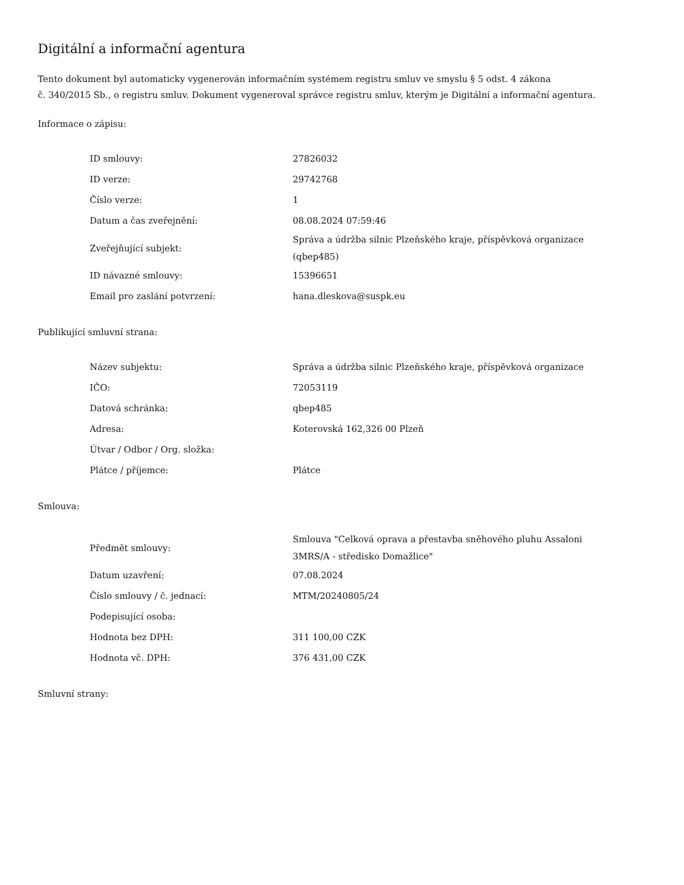Digitální a informační agentura
Tento dokument byl automaticky vygenerován informačním systémem registru smluv ve smyslu § 5 odst. 4 zákona
č. 340/2015 Sb., o registru smluv. Dokument vygeneroval správce registru smluv, kterým je Digitální a informační agentura.
Informace o zápisu:
| ID smlouvy: | 27826032 |
| ID verze: | 29742768 |
| Číslo verze: | 1 |
| Datum a čas zveřejnění: | 08.08.2024 07:59:46 |
| Zveřejňující subjekt: | Správa a údržba silnic Plzeňského kraje, příspěvková organizace (qbep485) |
| ID návazné smlouvy: | 15396651 |
| Email pro zaslání potvrzení: | hana.dleskova@suspk.eu |
Publikující smluvní strana:
| Název subjektu: | Správa a údržba silnic Plzeňského kraje, příspěvková organizace |
| IČO: | 72053119 |
| Datová schránka: | qbep485 |
| Adresa: | Koterovská 162,326 00 Plzeň |
| Útvar / Odbor / Org. složka: | |
| Plátce / příjemce: | Plátce |
Smlouva:
| Předmět smlouvy: | Smlouva "Celková oprava a přestavba sněhového pluhu Assaloni 3MRS/A - středisko Domažlice" |
| Datum uzavření: | 07.08.2024 |
| Číslo smlouvy / č. jednací: | MTM/20240805/24 |
| Podepisující osoba: | |
| Hodnota bez DPH: | 311 100,00 CZK |
| Hodnota vč. DPH: | 376 431,00 CZK |
Smluvní strany: